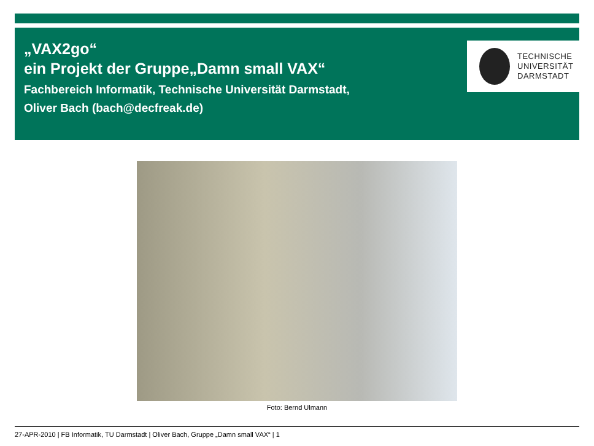„VAX2go“
ein Projekt der Gruppe„Damn small VAX“
Fachbereich Informatik, Technische Universität Darmstadt,
Oliver Bach (bach@decfreak.de)
TECHNISCHE
UNIVERSITÄT
DARMSTADT
Foto: Bernd Ulmann
27-APR-2010 | FB Informatik, TU Darmstadt | Oliver Bach, Gruppe „Damn small VAX“ | 1